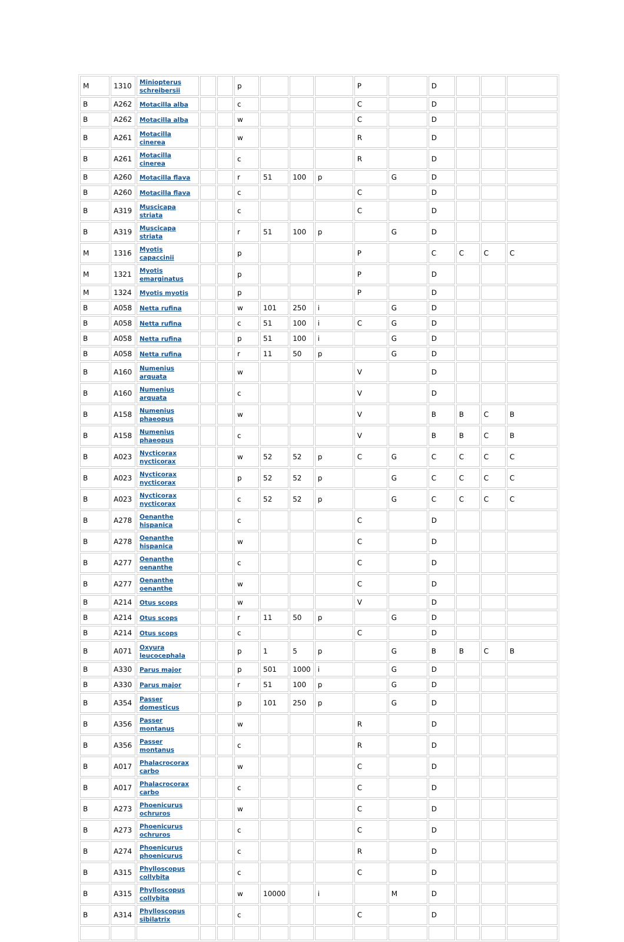| M | 1310 | Miniopterus schreibersii | | | p | | | | P | | D | | | |
| B | A262 | Motacilla alba | | | c | | | | C | | D | | | |
| B | A262 | Motacilla alba | | | w | | | | C | | D | | | |
| B | A261 | Motacilla cinerea | | | w | | | | R | | D | | | |
| B | A261 | Motacilla cinerea | | | c | | | | R | | D | | | |
| B | A260 | Motacilla flava | | | r | 51 | 100 | p | | G | D | | | |
| B | A260 | Motacilla flava | | | c | | | | C | | D | | | |
| B | A319 | Muscicapa striata | | | c | | | | C | | D | | | |
| B | A319 | Muscicapa striata | | | r | 51 | 100 | p | | G | D | | | |
| M | 1316 | Myotis capaccinii | | | p | | | | P | | C | C | C | C |
| M | 1321 | Myotis emarginatus | | | p | | | | P | | D | | | |
| M | 1324 | Myotis myotis | | | p | | | | P | | D | | | |
| B | A058 | Netta rufina | | | w | 101 | 250 | i | | G | D | | | |
| B | A058 | Netta rufina | | | c | 51 | 100 | i | C | G | D | | | |
| B | A058 | Netta rufina | | | p | 51 | 100 | i | | G | D | | | |
| B | A058 | Netta rufina | | | r | 11 | 50 | p | | G | D | | | |
| B | A160 | Numenius arquata | | | w | | | | V | | D | | | |
| B | A160 | Numenius arquata | | | c | | | | V | | D | | | |
| B | A158 | Numenius phaeopus | | | w | | | | V | | B | B | C | B |
| B | A158 | Numenius phaeopus | | | c | | | | V | | B | B | C | B |
| B | A023 | Nycticorax nycticorax | | | w | 52 | 52 | p | C | G | C | C | C | C |
| B | A023 | Nycticorax nycticorax | | | p | 52 | 52 | p | | G | C | C | C | C |
| B | A023 | Nycticorax nycticorax | | | c | 52 | 52 | p | | G | C | C | C | C |
| B | A278 | Oenanthe hispanica | | | c | | | | C | | D | | | |
| B | A278 | Oenanthe hispanica | | | w | | | | C | | D | | | |
| B | A277 | Oenanthe oenanthe | | | c | | | | C | | D | | | |
| B | A277 | Oenanthe oenanthe | | | w | | | | C | | D | | | |
| B | A214 | Otus scops | | | w | | | | V | | D | | | |
| B | A214 | Otus scops | | | r | 11 | 50 | p | | G | D | | | |
| B | A214 | Otus scops | | | c | | | | C | | D | | | |
| B | A071 | Oxyura leucocephala | | | p | 1 | 5 | p | | G | B | B | C | B |
| B | A330 | Parus major | | | p | 501 | 1000 | i | | G | D | | | |
| B | A330 | Parus major | | | r | 51 | 100 | p | | G | D | | | |
| B | A354 | Passer domesticus | | | p | 101 | 250 | p | | G | D | | | |
| B | A356 | Passer montanus | | | w | | | | R | | D | | | |
| B | A356 | Passer montanus | | | c | | | | R | | D | | | |
| B | A017 | Phalacrocorax carbo | | | w | | | | C | | D | | | |
| B | A017 | Phalacrocorax carbo | | | c | | | | C | | D | | | |
| B | A273 | Phoenicurus ochruros | | | w | | | | C | | D | | | |
| B | A273 | Phoenicurus ochruros | | | c | | | | C | | D | | | |
| B | A274 | Phoenicurus phoenicurus | | | c | | | | R | | D | | | |
| B | A315 | Phylloscopus collybita | | | c | | | | C | | D | | | |
| B | A315 | Phylloscopus collybita | | | w | 10000 | | i | | M | D | | | |
| B | A314 | Phylloscopus sibilatrix | | | c | | | | C | | D | | | |